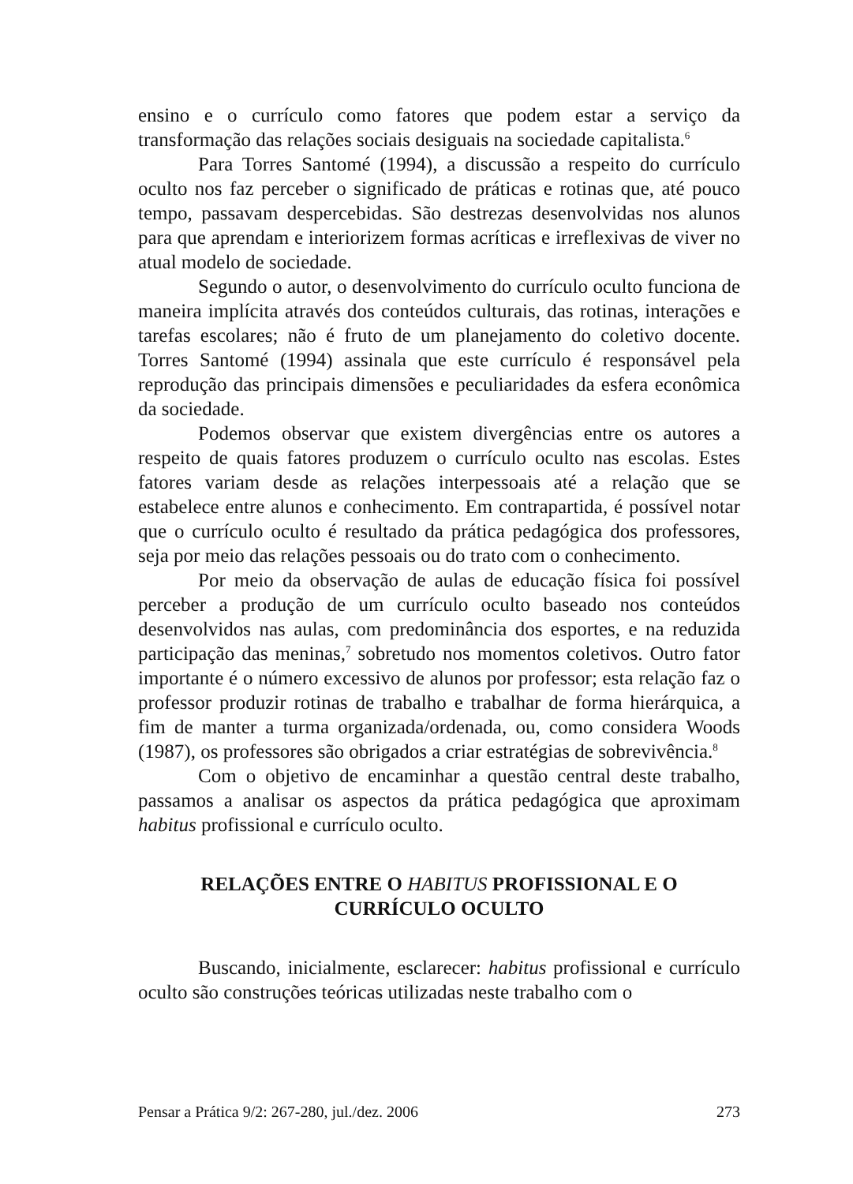ensino e o currículo como fatores que podem estar a serviço da transformação das relações sociais desiguais na sociedade capitalista.<sup>6</sup>
Para Torres Santomé (1994), a discussão a respeito do currículo oculto nos faz perceber o significado de práticas e rotinas que, até pouco tempo, passavam despercebidas. São destrezas desenvolvidas nos alunos para que aprendam e interiorizem formas acríticas e irreflexivas de viver no atual modelo de sociedade.
Segundo o autor, o desenvolvimento do currículo oculto funciona de maneira implícita através dos conteúdos culturais, das rotinas, interações e tarefas escolares; não é fruto de um planejamento do coletivo docente. Torres Santomé (1994) assinala que este currículo é responsável pela reprodução das principais dimensões e peculiaridades da esfera econômica da sociedade.
Podemos observar que existem divergências entre os autores a respeito de quais fatores produzem o currículo oculto nas escolas. Estes fatores variam desde as relações interpessoais até a relação que se estabelece entre alunos e conhecimento. Em contrapartida, é possível notar que o currículo oculto é resultado da prática pedagógica dos professores, seja por meio das relações pessoais ou do trato com o conhecimento.
Por meio da observação de aulas de educação física foi possível perceber a produção de um currículo oculto baseado nos conteúdos desenvolvidos nas aulas, com predominância dos esportes, e na reduzida participação das meninas,<sup>7</sup> sobretudo nos momentos coletivos. Outro fator importante é o número excessivo de alunos por professor; esta relação faz o professor produzir rotinas de trabalho e trabalhar de forma hierárquica, a fim de manter a turma organizada/ordenada, ou, como considera Woods (1987), os professores são obrigados a criar estratégias de sobrevivência.<sup>8</sup>
Com o objetivo de encaminhar a questão central deste trabalho, passamos a analisar os aspectos da prática pedagógica que aproximam habitus profissional e currículo oculto.
RELAÇÕES ENTRE O HABITUS PROFISSIONAL E O
CURRÍCULO OCULTO
Buscando, inicialmente, esclarecer: habitus profissional e currículo oculto são construções teóricas utilizadas neste trabalho com o
Pensar a Prática 9/2: 267-280, jul./dez. 2006 273